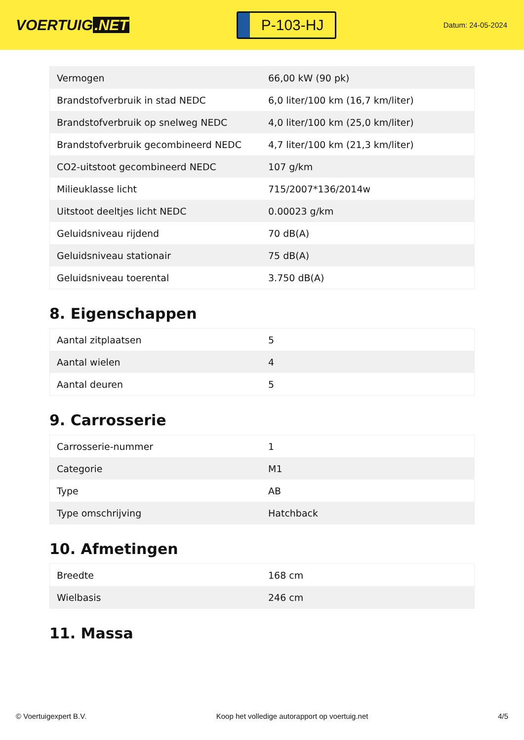VOERTUIG.NET
P-103-HJ
Datum: 24-05-2024
| Vermogen | 66,00 kW (90 pk) |
| Brandstofverbruik in stad NEDC | 6,0 liter/100 km (16,7 km/liter) |
| Brandstofverbruik op snelweg NEDC | 4,0 liter/100 km (25,0 km/liter) |
| Brandstofverbruik gecombineerd NEDC | 4,7 liter/100 km (21,3 km/liter) |
| CO2-uitstoot gecombineerd NEDC | 107 g/km |
| Milieuklasse licht | 715/2007*136/2014w |
| Uitstoot deeltjes licht NEDC | 0.00023 g/km |
| Geluidsniveau rijdend | 70 dB(A) |
| Geluidsniveau stationair | 75 dB(A) |
| Geluidsniveau toerental | 3.750 dB(A) |
8. Eigenschappen
| Aantal zitplaatsen | 5 |
| Aantal wielen | 4 |
| Aantal deuren | 5 |
9. Carrosserie
| Carrosserie-nummer | 1 |
| Categorie | M1 |
| Type | AB |
| Type omschrijving | Hatchback |
10. Afmetingen
| Breedte | 168 cm |
| Wielbasis | 246 cm |
11. Massa
© Voertuigexpert B.V. Koop het volledige autorapport op voertuig.net 4/5